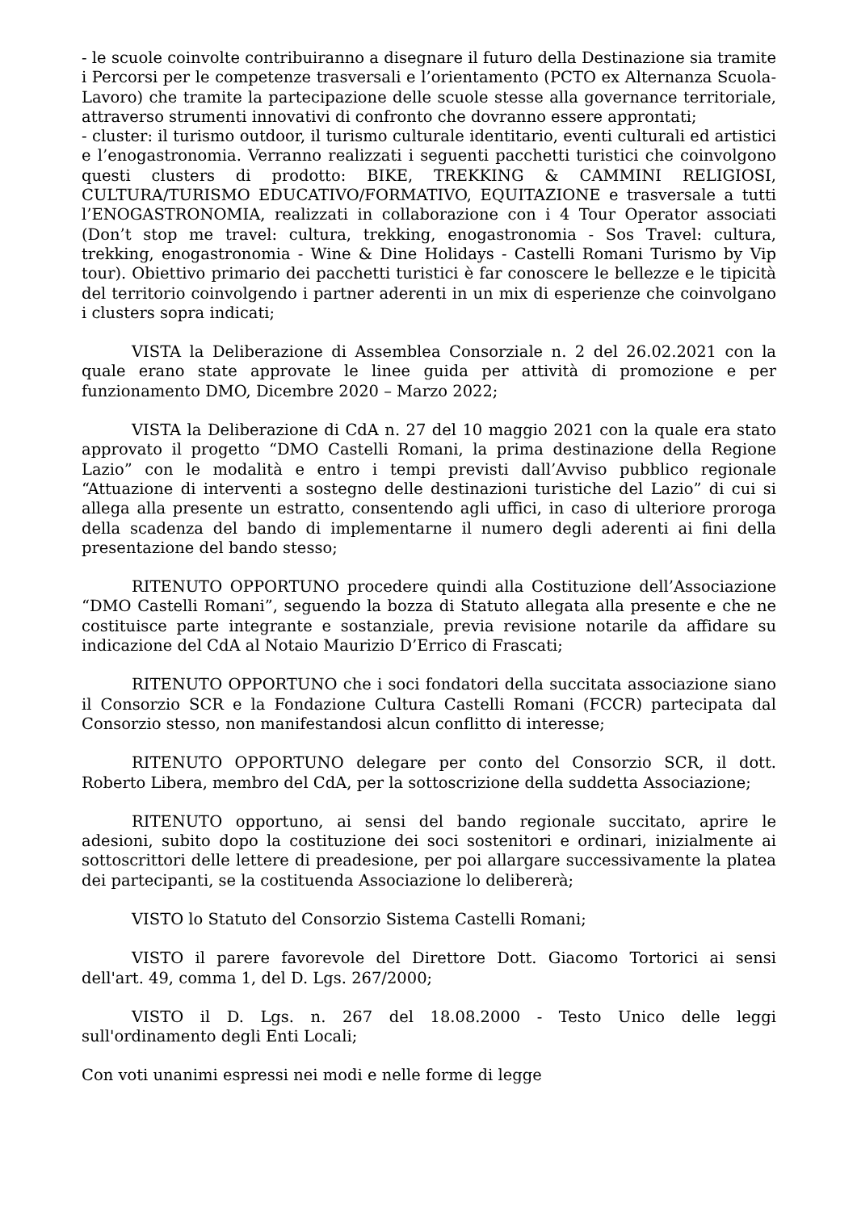- le scuole coinvolte contribuiranno a disegnare il futuro della Destinazione sia tramite i Percorsi per le competenze trasversali e l’orientamento (PCTO ex Alternanza Scuola-Lavoro) che tramite la partecipazione delle scuole stesse alla governance territoriale, attraverso strumenti innovativi di confronto che dovranno essere approntati;
- cluster: il turismo outdoor, il turismo culturale identitario, eventi culturali ed artistici e l’enogastronomia. Verranno realizzati i seguenti pacchetti turistici che coinvolgono questi clusters di prodotto: BIKE, TREKKING & CAMMINI RELIGIOSI, CULTURA/TURISMO EDUCATIVO/FORMATIVO, EQUITAZIONE e trasversale a tutti l’ENOGASTRONOMIA, realizzati in collaborazione con i 4 Tour Operator associati (Don’t stop me travel: cultura, trekking, enogastronomia - Sos Travel: cultura, trekking, enogastronomia - Wine & Dine Holidays - Castelli Romani Turismo by Vip tour). Obiettivo primario dei pacchetti turistici è far conoscere le bellezze e le tipicità del territorio coinvolgendo i partner aderenti in un mix di esperienze che coinvolgano i clusters sopra indicati;
VISTA la Deliberazione di Assemblea Consorziale n. 2 del 26.02.2021 con la quale erano state approvate le linee guida per attività di promozione e per funzionamento DMO, Dicembre 2020 – Marzo 2022;
VISTA la Deliberazione di CdA n. 27 del 10 maggio 2021 con la quale era stato approvato il progetto “DMO Castelli Romani, la prima destinazione della Regione Lazio” con le modalità e entro i tempi previsti dall’Avviso pubblico regionale “Attuazione di interventi a sostegno delle destinazioni turistiche del Lazio” di cui si allega alla presente un estratto, consentendo agli uffici, in caso di ulteriore proroga della scadenza del bando di implementarne il numero degli aderenti ai fini della presentazione del bando stesso;
RITENUTO OPPORTUNO procedere quindi alla Costituzione dell’Associazione “DMO Castelli Romani”, seguendo la bozza di Statuto allegata alla presente e che ne costituisce parte integrante e sostanziale, previa revisione notarile da affidare su indicazione del CdA al Notaio Maurizio D’Errico di Frascati;
RITENUTO OPPORTUNO che i soci fondatori della succitata associazione siano il Consorzio SCR e la Fondazione Cultura Castelli Romani (FCCR) partecipata dal Consorzio stesso, non manifestandosi alcun conflitto di interesse;
RITENUTO OPPORTUNO delegare per conto del Consorzio SCR, il dott. Roberto Libera, membro del CdA, per la sottoscrizione della suddetta Associazione;
RITENUTO opportuno, ai sensi del bando regionale succitato, aprire le adesioni, subito dopo la costituzione dei soci sostenitori e ordinari, inizialmente ai sottoscrittori delle lettere di preadesione, per poi allargare successivamente la platea dei partecipanti, se la costituenda Associazione lo delibererà;
VISTO lo Statuto del Consorzio Sistema Castelli Romani;
VISTO il parere favorevole del Direttore Dott. Giacomo Tortorici ai sensi dell'art. 49, comma 1, del D. Lgs. 267/2000;
VISTO il D. Lgs. n. 267 del 18.08.2000 - Testo Unico delle leggi sull'ordinamento degli Enti Locali;
Con voti unanimi espressi nei modi e nelle forme di legge